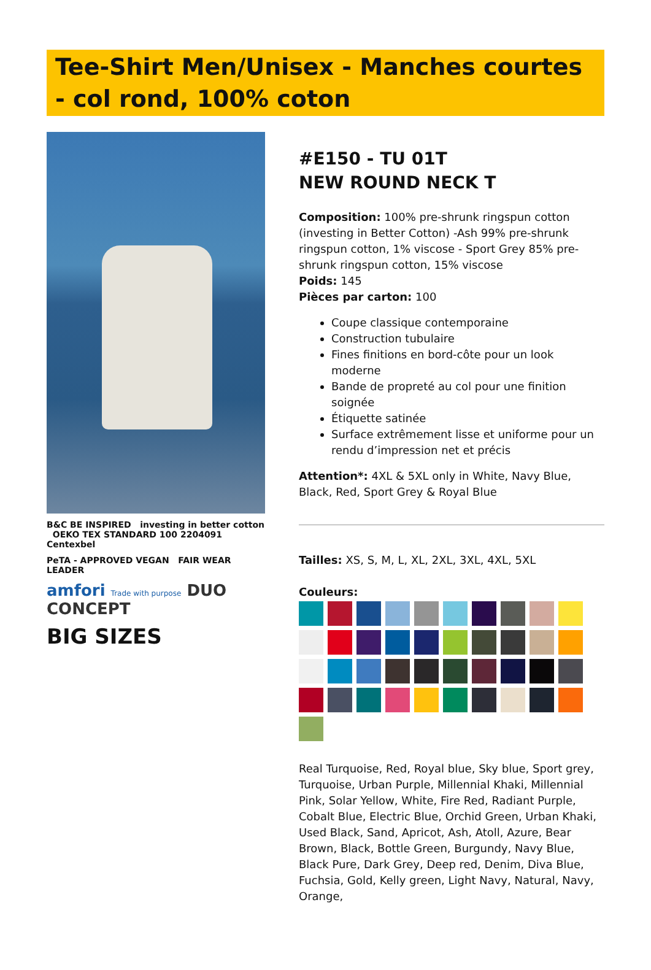Tee-Shirt Men/Unisex - Manches courtes - col rond, 100% coton
B&C BE INSPIRED investing in better cotton OEKO TEX STANDARD 100 2204091 Centexbel
PeTA - APPROVED VEGAN FAIR WEAR LEADER
amfori Trade with purpose DUO CONCEPT
BIG SIZES
#E150 - TU 01T
NEW ROUND NECK T
Composition: 100% pre-shrunk ringspun cotton (investing in Better Cotton) -Ash 99% pre-shrunk ringspun cotton, 1% viscose - Sport Grey 85% pre-shrunk ringspun cotton, 15% viscose
Poids: 145
Pièces par carton: 100
Coupe classique contemporaine
Construction tubulaire
Fines finitions en bord-côte pour un look moderne
Bande de propreté au col pour une finition soignée
Étiquette satinée
Surface extrêmement lisse et uniforme pour un rendu d’impression net et précis
Attention*: 4XL & 5XL only in White, Navy Blue, Black, Red, Sport Grey & Royal Blue
Tailles: XS, S, M, L, XL, 2XL, 3XL, 4XL, 5XL
Couleurs:
Real Turquoise, Red, Royal blue, Sky blue, Sport grey, Turquoise, Urban Purple, Millennial Khaki, Millennial Pink, Solar Yellow, White, Fire Red, Radiant Purple, Cobalt Blue, Electric Blue, Orchid Green, Urban Khaki, Used Black, Sand, Apricot, Ash, Atoll, Azure, Bear Brown, Black, Bottle Green, Burgundy, Navy Blue, Black Pure, Dark Grey, Deep red, Denim, Diva Blue, Fuchsia, Gold, Kelly green, Light Navy, Natural, Navy, Orange,